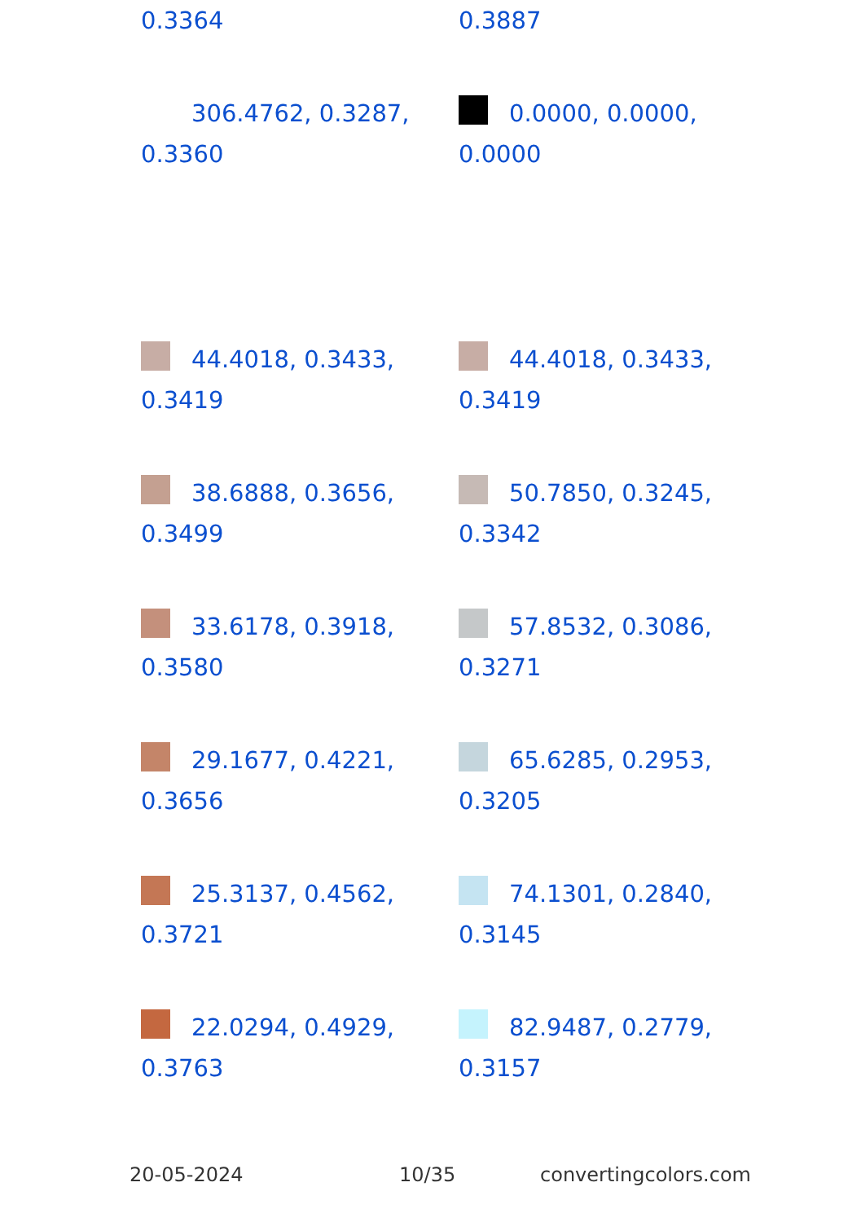0.3364 0.3887
306.4762, 0.3287, 0.3360
0.0000, 0.0000, 0.0000
44.4018, 0.3433, 0.3419
44.4018, 0.3433, 0.3419
38.6888, 0.3656, 0.3499
50.7850, 0.3245, 0.3342
33.6178, 0.3918, 0.3580
57.8532, 0.3086, 0.3271
29.1677, 0.4221, 0.3656
65.6285, 0.2953, 0.3205
25.3137, 0.4562, 0.3721
74.1301, 0.2840, 0.3145
22.0294, 0.4929, 0.3763
82.9487, 0.2779, 0.3157
20-05-2024 10/35 convertingcolors.com